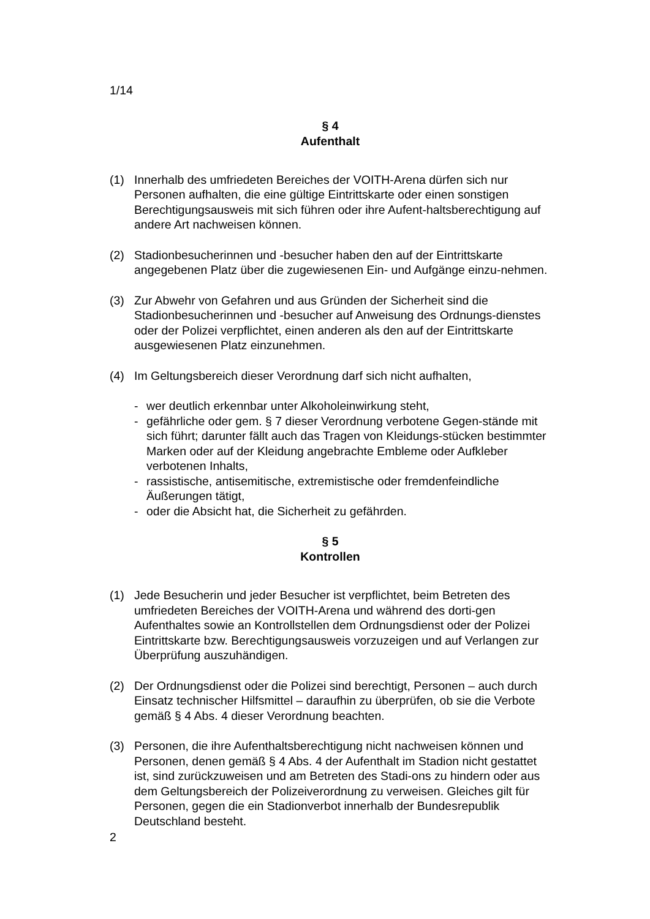1/14
§ 4
Aufenthalt
(1) Innerhalb des umfriedeten Bereiches der VOITH-Arena dürfen sich nur Personen aufhalten, die eine gültige Eintrittskarte oder einen sonstigen Berechtigungsausweis mit sich führen oder ihre Aufent-haltsberechtigung auf andere Art nachweisen können.
(2) Stadionbesucherinnen und -besucher haben den auf der Eintrittskarte angegebenen Platz über die zugewiesenen Ein- und Aufgänge einzu-nehmen.
(3) Zur Abwehr von Gefahren und aus Gründen der Sicherheit sind die Stadionbesucherinnen und -besucher auf Anweisung des Ordnungs-dienstes oder der Polizei verpflichtet, einen anderen als den auf der Eintrittskarte ausgewiesenen Platz einzunehmen.
(4) Im Geltungsbereich dieser Verordnung darf sich nicht aufhalten,
- wer deutlich erkennbar unter Alkoholeinwirkung steht,
- gefährliche oder gem. § 7 dieser Verordnung verbotene Gegen-stände mit sich führt; darunter fällt auch das Tragen von Kleidungs-stücken bestimmter Marken oder auf der Kleidung angebrachte Embleme oder Aufkleber verbotenen Inhalts,
- rassistische, antisemitische, extremistische oder fremdenfeindliche Äußerungen tätigt,
- oder die Absicht hat, die Sicherheit zu gefährden.
§ 5
Kontrollen
(1) Jede Besucherin und jeder Besucher ist verpflichtet, beim Betreten des umfriedeten Bereiches der VOITH-Arena und während des dorti-gen Aufenthaltes sowie an Kontrollstellen dem Ordnungsdienst oder der Polizei Eintrittskarte bzw. Berechtigungsausweis vorzuzeigen und auf Verlangen zur Überprüfung auszuhändigen.
(2) Der Ordnungsdienst oder die Polizei sind berechtigt, Personen – auch durch Einsatz technischer Hilfsmittel – daraufhin zu überprüfen, ob sie die Verbote gemäß § 4 Abs. 4 dieser Verordnung beachten.
(3) Personen, die ihre Aufenthaltsberechtigung nicht nachweisen können und Personen, denen gemäß § 4 Abs. 4 der Aufenthalt im Stadion nicht gestattet ist, sind zurückzuweisen und am Betreten des Stadi-ons zu hindern oder aus dem Geltungsbereich der Polizeiverordnung zu verweisen. Gleiches gilt für Personen, gegen die ein Stadionverbot innerhalb der Bundesrepublik Deutschland besteht.
2